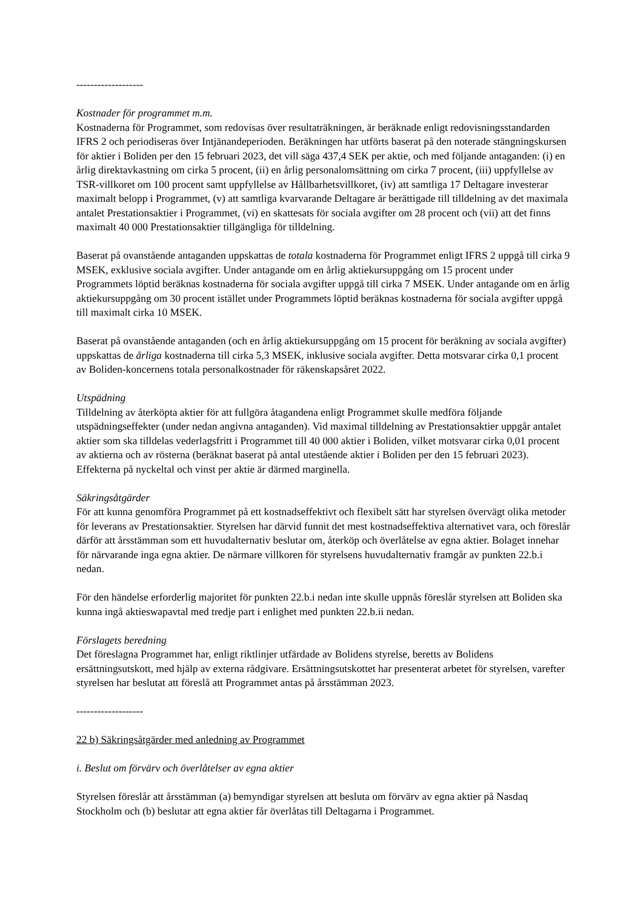-------------------
Kostnader för programmet m.m.
Kostnaderna för Programmet, som redovisas över resultaträkningen, är beräknade enligt redovisningsstandarden IFRS 2 och periodiseras över Intjänandeperioden. Beräkningen har utförts baserat på den noterade stängningskursen för aktier i Boliden per den 15 februari 2023, det vill säga 437,4 SEK per aktie, och med följande antaganden: (i) en årlig direktavkastning om cirka 5 procent, (ii) en årlig personalomsättning om cirka 7 procent, (iii) uppfyllelse av TSR-villkoret om 100 procent samt uppfyllelse av Hållbarhetsvillkoret, (iv) att samtliga 17 Deltagare investerar maximalt belopp i Programmet, (v) att samtliga kvarvarande Deltagare är berättigade till tilldelning av det maximala antalet Prestationsaktier i Programmet, (vi) en skattesats för sociala avgifter om 28 procent och (vii) att det finns maximalt 40 000 Prestationsaktier tillgängliga för tilldelning.
Baserat på ovanstående antaganden uppskattas de totala kostnaderna för Programmet enligt IFRS 2 uppgå till cirka 9 MSEK, exklusive sociala avgifter. Under antagande om en årlig aktiekursuppgång om 15 procent under Programmets löptid beräknas kostnaderna för sociala avgifter uppgå till cirka 7 MSEK. Under antagande om en årlig aktiekursuppgång om 30 procent istället under Programmets löptid beräknas kostnaderna för sociala avgifter uppgå till maximalt cirka 10 MSEK.
Baserat på ovanstående antaganden (och en årlig aktiekursuppgång om 15 procent för beräkning av sociala avgifter) uppskattas de årliga kostnaderna till cirka 5,3 MSEK, inklusive sociala avgifter. Detta motsvarar cirka 0,1 procent av Boliden-koncernens totala personalkostnader för räkenskapsåret 2022.
Utspädning
Tilldelning av återköpta aktier för att fullgöra åtagandena enligt Programmet skulle medföra följande utspädningseffekter (under nedan angivna antaganden). Vid maximal tilldelning av Prestationsaktier uppgår antalet aktier som ska tilldelas vederlagsfritt i Programmet till 40 000 aktier i Boliden, vilket motsvarar cirka 0,01 procent av aktierna och av rösterna (beräknat baserat på antal utestående aktier i Boliden per den 15 februari 2023). Effekterna på nyckeltal och vinst per aktie är därmed marginella.
Säkringsåtgärder
För att kunna genomföra Programmet på ett kostnadseffektivt och flexibelt sätt har styrelsen övervägt olika metoder för leverans av Prestationsaktier. Styrelsen har därvid funnit det mest kostnadseffektiva alternativet vara, och föreslår därför att årsstämman som ett huvudalternativ beslutar om, återköp och överlåtelse av egna aktier. Bolaget innehar för närvarande inga egna aktier. De närmare villkoren för styrelsens huvudalternativ framgår av punkten 22.b.i nedan.
För den händelse erforderlig majoritet för punkten 22.b.i nedan inte skulle uppnås föreslår styrelsen att Boliden ska kunna ingå aktieswapavtal med tredje part i enlighet med punkten 22.b.ii nedan.
Förslagets beredning
Det föreslagna Programmet har, enligt riktlinjer utfärdade av Bolidens styrelse, beretts av Bolidens ersättningsutskott, med hjälp av externa rådgivare. Ersättningsutskottet har presenterat arbetet för styrelsen, varefter styrelsen har beslutat att föreslå att Programmet antas på årsstämman 2023.
-------------------
22 b) Säkringsåtgärder med anledning av Programmet
i. Beslut om förvärv och överlåtelser av egna aktier
Styrelsen föreslår att årsstämman (a) bemyndigar styrelsen att besluta om förvärv av egna aktier på Nasdaq Stockholm och (b) beslutar att egna aktier får överlåtas till Deltagarna i Programmet.